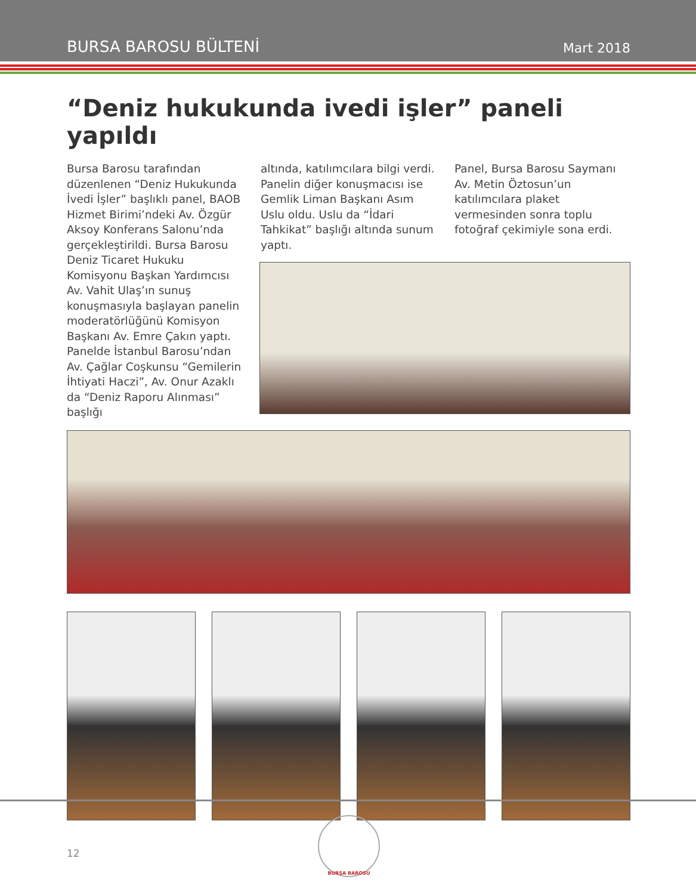BURSA BAROSU BÜLTENİ Mart 2018
“Deniz hukukunda ivedi işler” paneli yapıldı
Bursa Barosu tarafından düzenlenen “Deniz Hukukunda İvedi İşler” başlıklı panel, BAOB Hizmet Birimi’ndeki Av. Özgür Aksoy Konferans Salonu’nda gerçekleştirildi. Bursa Barosu Deniz Ticaret Hukuku Komisyonu Başkan Yardımcısı Av. Vahit Ulaş’ın sunuş konuşmasıyla başlayan panelin moderatörlüğünü Komisyon Başkanı Av. Emre Çakın yaptı. Panelde İstanbul Barosu’ndan Av. Çağlar Coşkunsu “Gemilerin İhtiyati Haczi”, Av. Onur Azaklı da “Deniz Raporu Alınması” başlığı
altında, katılımcılara bilgi verdi. Panelin diğer konuşmacısı ise Gemlik Liman Başkanı Asım Uslu oldu. Uslu da “İdari Tahkikat” başlığı altında sunum yaptı.
Panel, Bursa Barosu Saymanı Av. Metin Öztosun’un katılımcılara plaket vermesinden sonra toplu fotoğraf çekimiyle sona erdi.
12
BURSA BAROSU